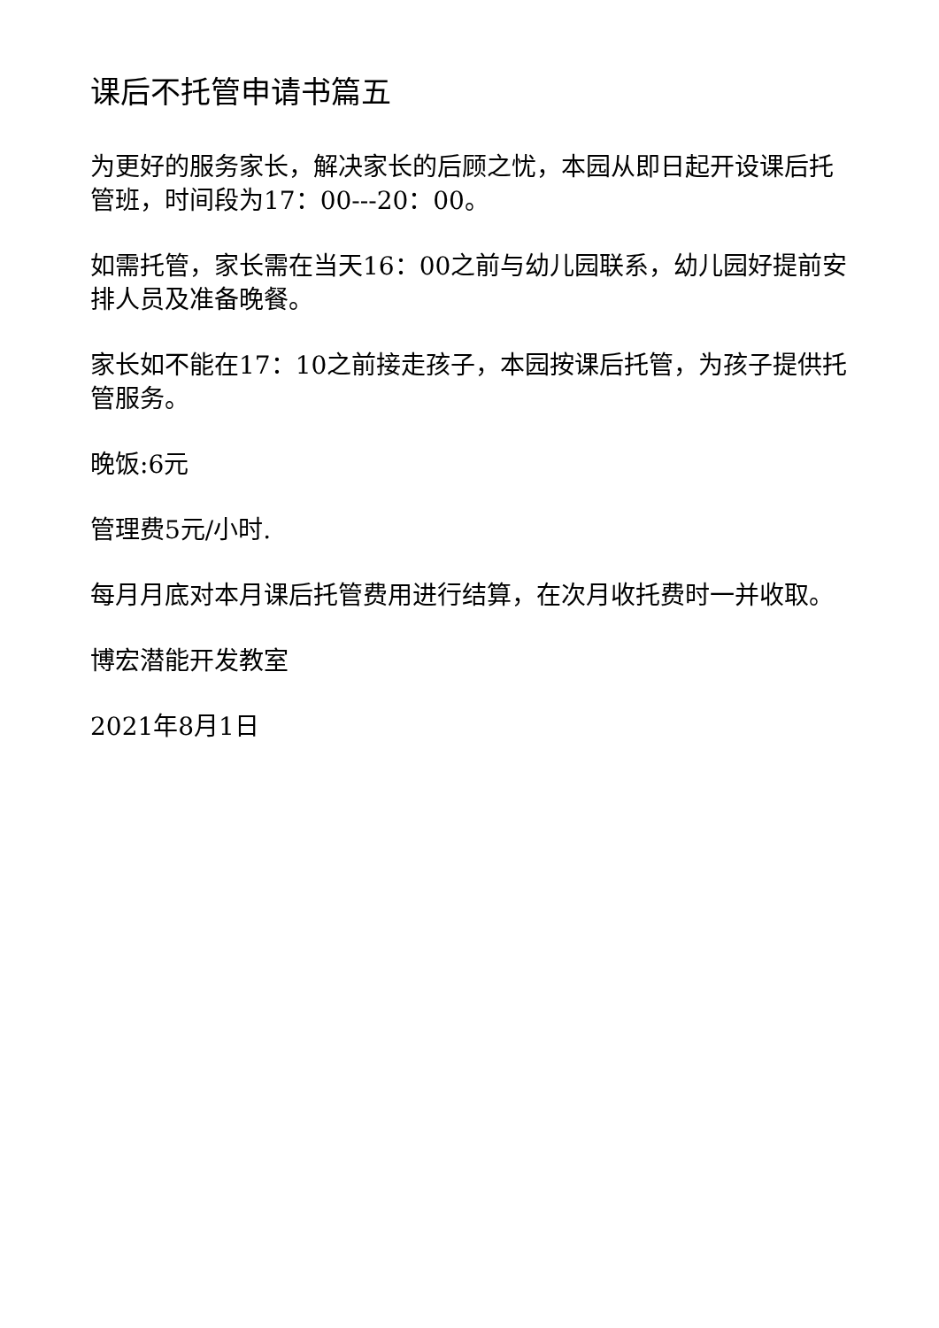课后不托管申请书篇五
为更好的服务家长，解决家长的后顾之忧，本园从即日起开设课后托管班，时间段为17：00---20：00。
如需托管，家长需在当天16：00之前与幼儿园联系，幼儿园好提前安排人员及准备晚餐。
家长如不能在17：10之前接走孩子，本园按课后托管，为孩子提供托管服务。
晚饭:6元
管理费5元/小时.
每月月底对本月课后托管费用进行结算，在次月收托费时一并收取。
博宏潜能开发教室
2021年8月1日